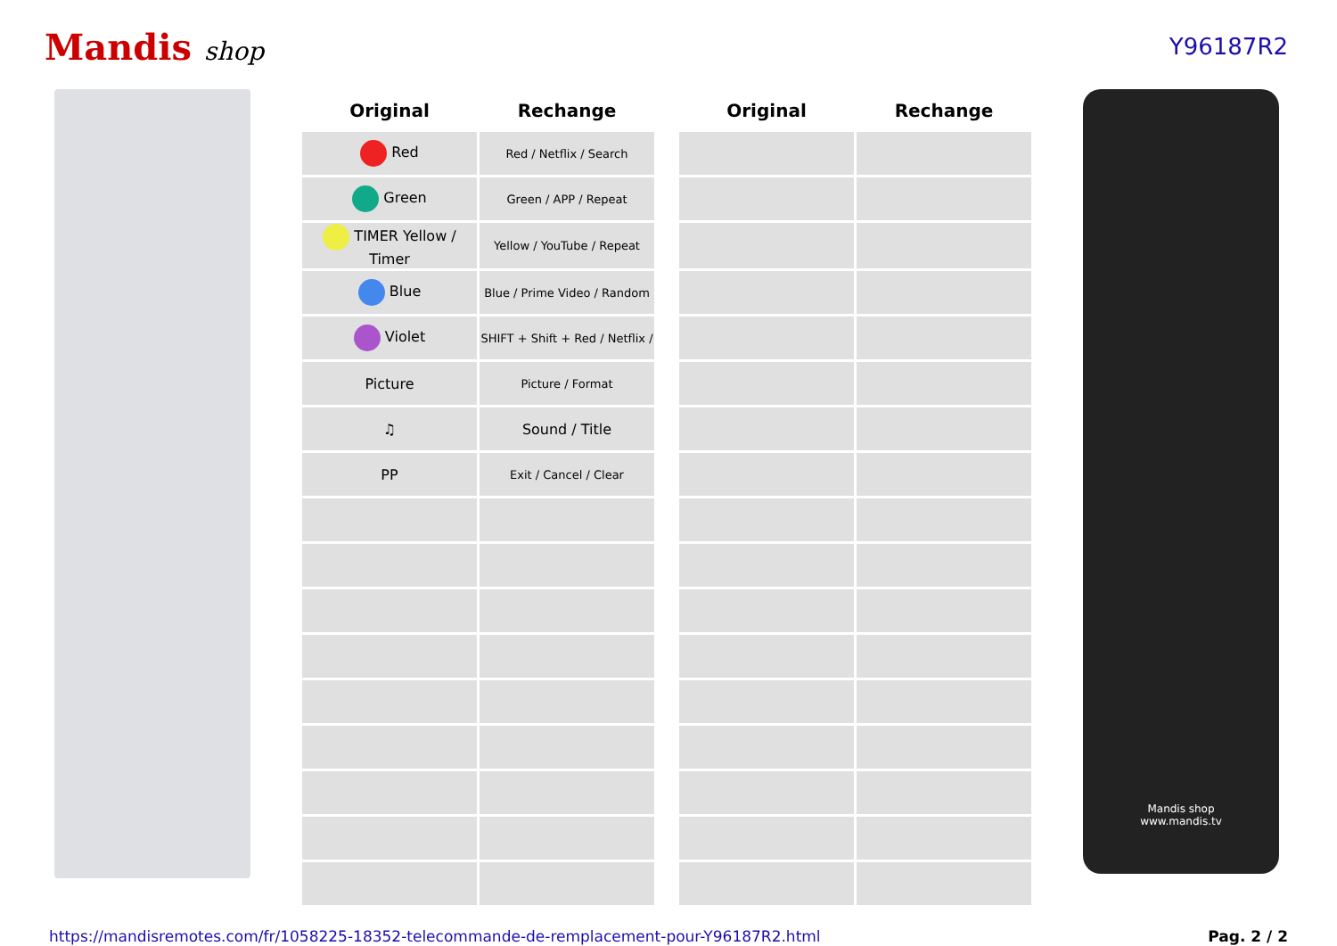Mandis shop Y96187R2
| Original | Rechange | | Original | Rechange |
| --- | --- | --- | --- | --- |
| Red | Red / Netflix / Search | | | |
| Green | Green / APP / Repeat | | | |
| TIMER Yellow / Timer | Yellow / YouTube / Repeat | | | |
| Blue | Blue / Prime Video / Random | | | |
| Violet | SHIFT + Shift + Red / Netflix / | | | |
| Picture | Picture / Format | | | |
| ♫ | Sound / Title | | | |
| PP | Exit / Cancel / Clear | | | |
Mandis shop
www.mandis.tv
https://mandisremotes.com/fr/1058225-18352-telecommande-de-remplacement-pour-Y96187R2.html Pag. 2 / 2